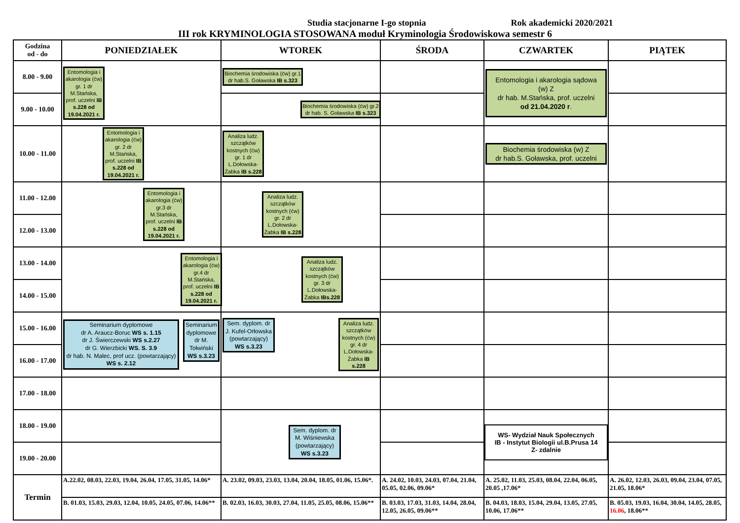Studia stacjonarne I-go stopnia Rok akademicki 2020/2021
III rok KRYMINOLOGIA STOSOWANA moduł Kryminologia Środowiskowa semestr 6
| Godzina od - do | PONIEDZIAŁEK | WTOREK | ŚRODA | CZWARTEK | PIĄTEK |
| --- | --- | --- | --- | --- | --- |
| 8.00 - 9.00 | Entomologia i akarologia (ćw) gr. 1 dr M.Stańska, prof. uczelni IB s.228 od 19.04.2021 r. | Biochemia środowiska (ćw) gr.1 dr hab.S. Goławska IB s.323 | | Entomologia i akarologia sądowa (w) Z dr hab. M.Stańska, prof. uczelni od 21.04.2020 r . | |
| 9.00 - 10.00 | | Biochemia środowiska (ćw) gr.2 dr hab. S. Goławska IB s.323 | | | |
| 10.00 - 11.00 | Entomologia i akarologia (ćw) gr. 2 dr M.Stańska, prof. uczelni IB s.228 od 19.04.2021 r. | Analiza ludz. szczątków kostnych (ćw) gr. 1 dr L.Dołowska-Żabka IB s.228 | | Biochemia środowiska (w) Z dr hab.S. Goławska, prof. uczelni | |
| 11.00 - 12.00 | Entomologia i akarologia (ćw) gr.3 dr M.Stańska, prof. uczelni IB s.228 od 19.04.2021 r. | Analiza ludz. szczątków kostnych (ćw) gr. 2 dr L.Dołowska-Żabka IB s.228 | | | |
| 12.00 - 13.00 | | | | | |
| 13.00 - 14.00 | Entomologia i akarologia (ćw) gr.4 dr M.Stańska, prof. uczelni IB s.228 od 19.04.2021 r. | Analiza ludz. szczątków kostnych (ćw) gr. 3 dr L.Dołowska-Żabka IBs.228 | | | |
| 14.00 - 15.00 | | | | | |
| 15.00 - 16.00 | Seminarium dyplomowe dr A. Araucz-Boruc WS s. 1.15 dr J. Świerczewski WS s.2.27 dr G. Wierzbicki WS. S. 3.9 dr hab. N. Malec, prof ucz. (powtarzający) WS s. 2.12 Seminarium dyplomowe dr M. Tołwiński WS s.3.23 | Sem. dyplom. dr J. Kufel-Orłowska (powtarzający) WS s.3.23 Analiza ludz. szczątków kostnych (ćw) gr. 4 dr L.Dołowska-Żabka IB s.228 | | | |
| 16.00 - 17.00 | | | | | |
| 17.00 - 18.00 | | | | | |
| 18.00 - 19.00 | | Sem. dyplom. dr M. Wiśniewska (powtarzający) WS s.3.23 | | WS- Wydział Nauk Społecznych IB - Instytut Biologii ul.B.Prusa 14 Z- zdalnie | |
| 19.00 - 20.00 | | | | | |
| Termin | A.22.02, 08.03, 22.03, 19.04, 26.04, 17.05, 31.05, 14.06* | A. 23.02, 09.03, 23.03, 13.04, 20.04, 18.05, 01.06, 15.06*. | A. 24.02, 10.03, 24.03, 07.04, 21.04, 05.05, 02.06, 09.06* | A. 25.02, 11.03, 25.03, 08.04, 22.04, 06.05, 20.05 ,17.06* | A. 26.02, 12.03, 26.03, 09.04, 23.04, 07.05, 21.05, 18.06* |
| | B. 01.03, 15.03, 29.03, 12.04, 10.05, 24.05, 07.06, 14.06** | B. 02.03, 16.03, 30.03, 27.04, 11.05, 25.05, 08.06, 15.06** | B. 03.03, 17.03, 31.03, 14.04, 28.04, 12.05, 26.05, 09.06** | B. 04.03, 18.03, 15.04, 29.04, 13.05, 27.05, 10.06, 17.06** | B. 05.03, 19.03, 16.04, 30.04, 14.05, 28.05, 16.06 , 18.06** |